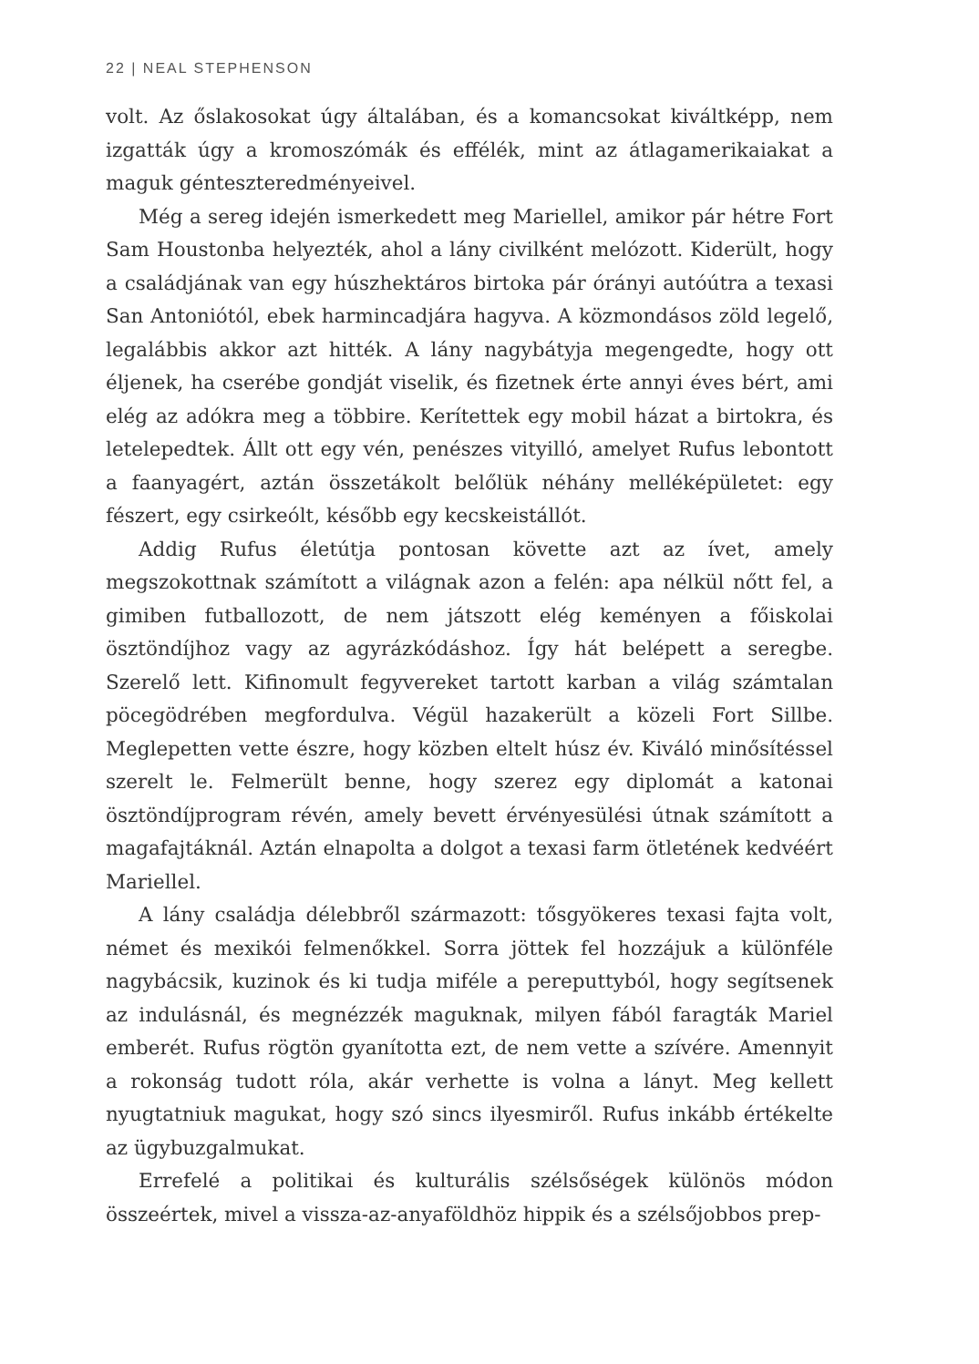22 | NEAL STEPHENSON
volt. Az őslakosokat úgy általában, és a komancsokat kiváltképp, nem izgatták úgy a kromoszómák és effélék, mint az átlagamerikaiakat a maguk génteszteredményeivel.
Még a sereg idején ismerkedett meg Mariellel, amikor pár hétre Fort Sam Houstonba helyezték, ahol a lány civilként melózott. Kiderült, hogy a családjának van egy húszhektáros birtoka pár órányi autóútra a texasi San Antoniótól, ebek harmincadjára hagyva. A közmondásos zöld legelő, legalábbis akkor azt hitték. A lány nagybátyja megengedte, hogy ott éljenek, ha cserébe gondját viselik, és fizetnek érte annyi éves bért, ami elég az adókra meg a többire. Kerítettek egy mobil házat a birtokra, és letelepedtek. Állt ott egy vén, penészes vityilló, amelyet Rufus lebontott a faanyagért, aztán összetákolt belőlük néhány melléképületet: egy fészert, egy csirkeólt, később egy kecskeistállót.
Addig Rufus életútja pontosan követte azt az ívet, amely megszokottnak számított a világnak azon a felén: apa nélkül nőtt fel, a gimiben futballozott, de nem játszott elég keményen a főiskolai ösztöndíjhoz vagy az agyrázkódáshoz. Így hát belépett a seregbe. Szerelő lett. Kifinomult fegyvereket tartott karban a világ számtalan pöcegödrében megfordulva. Végül hazakerült a közeli Fort Sillbe. Meglepetten vette észre, hogy közben eltelt húsz év. Kiváló minősítéssel szerelt le. Felmerült benne, hogy szerez egy diplomát a katonai ösztöndíjprogram révén, amely bevett érvényesülési útnak számított a magafajtáknál. Aztán elnapolta a dolgot a texasi farm ötletének kedvéért Mariellel.
A lány családja délebbről származott: tősgyökeres texasi fajta volt, német és mexikói felmenőkkel. Sorra jöttek fel hozzájuk a különféle nagybácsik, kuzinok és ki tudja miféle a pereputtyból, hogy segítsenek az indulásnál, és megnézzék maguknak, milyen fából faragták Mariel emberét. Rufus rögtön gyanította ezt, de nem vette a szívére. Amennyit a rokonság tudott róla, akár verhette is volna a lányt. Meg kellett nyugtatniuk magukat, hogy szó sincs ilyesmiről. Rufus inkább értékelte az ügybuzgalmukat.
Errefelé a politikai és kulturális szélsőségek különös módon összeértek, mivel a vissza-az-anyaföldhöz hippik és a szélsőjobbos prep-